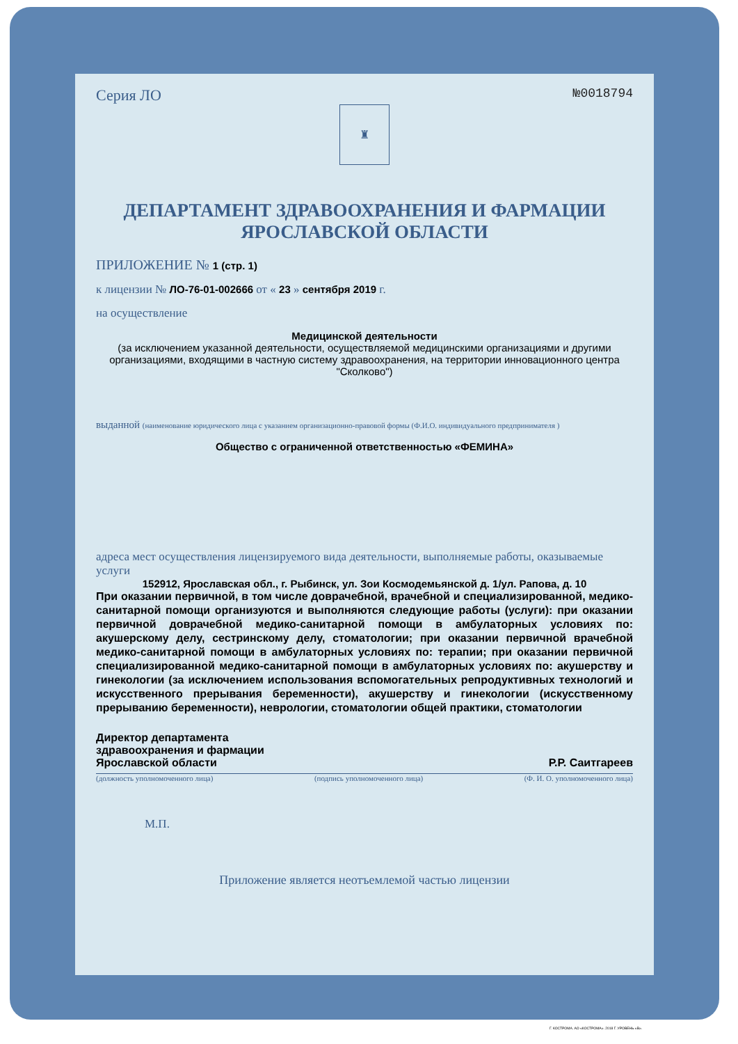Серия ЛО №0018794
♜
ДЕПАРТАМЕНТ ЗДРАВООХРАНЕНИЯ И ФАРМАЦИИ ЯРОСЛАВСКОЙ ОБЛАСТИ
ПРИЛОЖЕНИЕ № 1 (стр. 1)
к лицензии № ЛО-76-01-002666 от « 23 » сентября 2019 г.
на осуществление
Медицинской деятельности
(за исключением указанной деятельности, осуществляемой медицинскими организациями и другими организациями, входящими в частную систему здравоохранения, на территории инновационного центра "Сколково")
выданной (наименование юридического лица с указанием организационно-правовой формы (Ф.И.О. индивидуального предпринимателя )
Общество с ограниченной ответственностью «ФЕМИНА»
адреса мест осуществления лицензируемого вида деятельности, выполняемые работы, оказываемые услуги
152912, Ярославская обл., г. Рыбинск, ул. Зои Космодемьянской д. 1/ул. Рапова, д. 10
При оказании первичной, в том числе доврачебной, врачебной и специализированной, медико-санитарной помощи организуются и выполняются следующие работы (услуги): при оказании первичной доврачебной медико-санитарной помощи в амбулаторных условиях по: акушерскому делу, сестринскому делу, стоматологии; при оказании первичной врачебной медико-санитарной помощи в амбулаторных условиях по: терапии; при оказании первичной специализированной медико-санитарной помощи в амбулаторных условиях по: акушерству и гинекологии (за исключением использования вспомогательных репродуктивных технологий и искусственного прерывания беременности), акушерству и гинекологии (искусственному прерыванию беременности), неврологии, стоматологии общей практики, стоматологии
Директор департамента
здравоохранения и фармации
Ярославской области
Р.Р. Саитгареев
(должность уполномоченного лица) (подпись уполномоченного лица) (Ф. И. О. уполномоченного лица)
М.П.
Приложение является неотъемлемой частью лицензии
Г. КОСТРОМА. АО «КОСТРОМА». 2018 Г. УРОВЕНЬ «В».